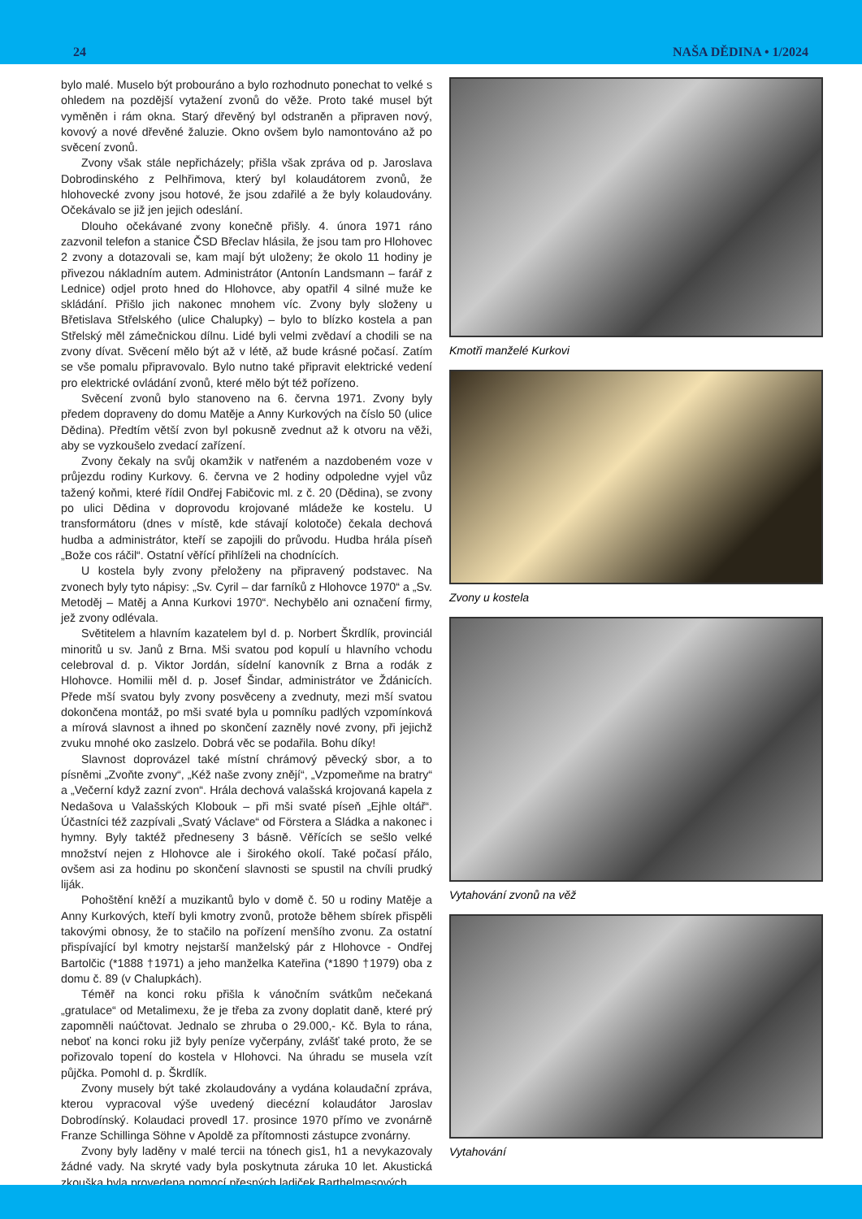24 NAŠA DĚDINA • 1/2024
bylo malé. Muselo být probouráno a bylo rozhodnuto ponechat to velké s ohledem na pozdější vytažení zvonů do věže. Proto také musel být vyměněn i rám okna. Starý dřevěný byl odstraněn a připraven nový, kovový a nové dřevěné žaluzie. Okno ovšem bylo namontováno až po svěcení zvonů.
Zvony však stále nepřicházely; přišla však zpráva od p. Jaroslava Dobrodinského z Pelhřimova, který byl kolaudátorem zvonů, že hlohovecké zvony jsou hotové, že jsou zdařilé a že byly kolaudovány. Očekávalo se již jen jejich odeslání.
Dlouho očekávané zvony konečně přišly. 4. února 1971 ráno zazvonil telefon a stanice ČSD Břeclav hlásila, že jsou tam pro Hlohovec 2 zvony a dotazovali se, kam mají být uloženy; že okolo 11 hodiny je přivezou nákladním autem. Administrátor (Antonín Landsmann – farář z Lednice) odjel proto hned do Hlohovce, aby opatřil 4 silné muže ke skládání. Přišlo jich nakonec mnohem víc. Zvony byly složeny u Břetislava Střelského (ulice Chalupky) – bylo to blízko kostela a pan Střelský měl zámečnickou dílnu. Lidé byli velmi zvědaví a chodili se na zvony dívat. Svěcení mělo být až v létě, až bude krásné počasí. Zatím se vše pomalu připravovalo. Bylo nutno také připravit elektrické vedení pro elektrické ovládání zvonů, které mělo být též pořízeno.
Svěcení zvonů bylo stanoveno na 6. června 1971. Zvony byly předem dopraveny do domu Matěje a Anny Kurkových na číslo 50 (ulice Dědina). Předtím větší zvon byl pokusně zvednut až k otvoru na věži, aby se vyzkoušelo zvedací zařízení.
Zvony čekaly na svůj okamžik v natřeném a nazdobeném voze v průjezdu rodiny Kurkovy. 6. června ve 2 hodiny odpoledne vyjel vůz tažený koňmi, které řídil Ondřej Fabičovic ml. z č. 20 (Dědina), se zvony po ulici Dědina v doprovodu krojované mládeže ke kostelu. U transformátoru (dnes v místě, kde stávají kolotoče) čekala dechová hudba a administrátor, kteří se zapojili do průvodu. Hudba hrála píseň „Bože cos ráčil“. Ostatní věřící přihlíželi na chodnících.
U kostela byly zvony přeloženy na připravený podstavec. Na zvonech byly tyto nápisy: „Sv. Cyril – dar farníků z Hlohovce 1970“ a „Sv. Metoděj – Matěj a Anna Kurkovi 1970“. Nechybělo ani označení firmy, jež zvony odlévala.
Světitelem a hlavním kazatelem byl d. p. Norbert Škrdlík, provinciál minoritů u sv. Janů z Brna. Mši svatou pod kopulí u hlavního vchodu celebroval d. p. Viktor Jordán, sídelní kanovník z Brna a rodák z Hlohovce. Homilii měl d. p. Josef Šindar, administrátor ve Ždánicích. Přede mší svatou byly zvony posvěceny a zvednuty, mezi mší svatou dokončena montáž, po mši svaté byla u pomníku padlých vzpomínková a mírová slavnost a ihned po skončení zazněly nové zvony, při jejichž zvuku mnohé oko zaslzelo. Dobrá věc se podařila. Bohu díky!
Slavnost doprovázel také místní chrámový pěvecký sbor, a to písněmi „Zvoňte zvony“, „Kéž naše zvony znějí“, „Vzpomeňme na bratry“ a „Večerní když zazní zvon“. Hrála dechová valašská krojovaná kapela z Nedašova u Valašských Klobouk – při mši svaté píseň „Ejhle oltář“. Účastníci též zazpívali „Svatý Václave“ od Förstera a Sládka a nakonec i hymny. Byly taktéž předneseny 3 básně. Věřících se sešlo velké množství nejen z Hlohovce ale i širokého okolí. Také počasí přálo, ovšem asi za hodinu po skončení slavnosti se spustil na chvíli prudký liják.
Pohoštění kněží a muzikantů bylo v domě č. 50 u rodiny Matěje a Anny Kurkových, kteří byli kmotry zvonů, protože během sbírek přispěli takovými obnosy, že to stačilo na pořízení menšího zvonu. Za ostatní přispívající byl kmotry nejstarší manželský pár z Hlohovce - Ondřej Bartolčic (*1888 †1971) a jeho manželka Kateřina (*1890 †1979) oba z domu č. 89 (v Chalupkách).
Téměř na konci roku přišla k vánočním svátkům nečekaná „gratulace“ od Metalimexu, že je třeba za zvony doplatit daně, které prý zapomněli naúčtovat. Jednalo se zhruba o 29.000,- Kč. Byla to rána, neboť na konci roku již byly peníze vyčerpány, zvlášť také proto, že se pořizovalo topení do kostela v Hlohovci. Na úhradu se musela vzít půjčka. Pomohl d. p. Škrdlík.
Zvony musely být také zkolaudovány a vydána kolaudační zpráva, kterou vypracoval výše uvedený diecézní kolaudátor Jaroslav Dobrodínský. Kolaudaci provedl 17. prosince 1970 přímo ve zvonárně Franze Schillinga Söhne v Apoldě za přítomnosti zástupce zvonárny.
Zvony byly laděny v malé tercii na tónech gis1, h1 a nevykazovaly žádné vady. Na skryté vady byla poskytnuta záruka 10 let. Akustická zkouška byla provedena pomocí přesných ladiček Barthelmesových.
Kmotři manželé Kurkovi
Zvony u kostela
Vytahování zvonů na věž
Vytahování